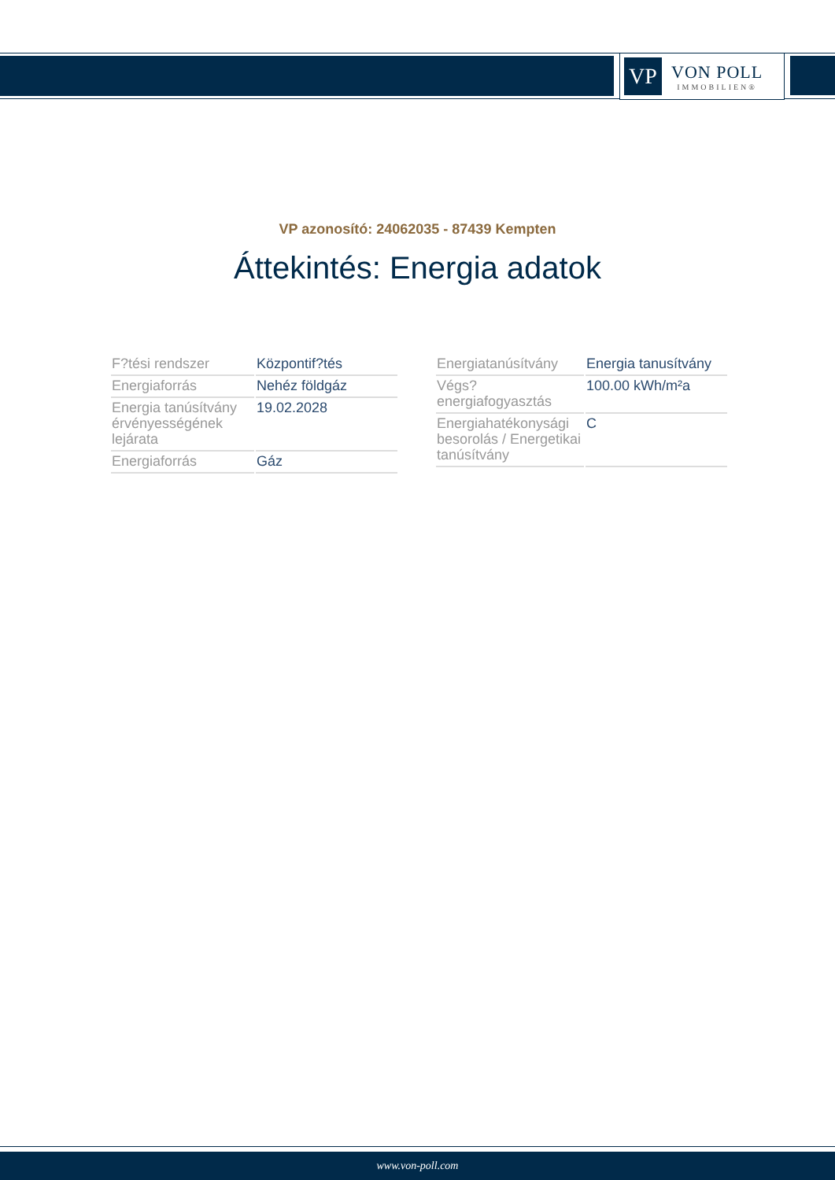VP
VON POLL
IMMOBILIEN®
VP azonosító: 24062035 - 87439 Kempten
Áttekintés: Energia adatok
| F?tési rendszer | Központif?tés |
| Energiaforrás | Nehéz földgáz |
| Energia tanúsítvány érvényességének lejárata | 19.02.2028 |
| Energiaforrás | Gáz |
| Energiatanúsítvány | Energia tanusítvány |
| Végs? energiafogyasztás | 100.00 kWh/m²a |
| Energiahatékonysági besorolás / Energetikai tanúsítvány | C |
www.von-poll.com